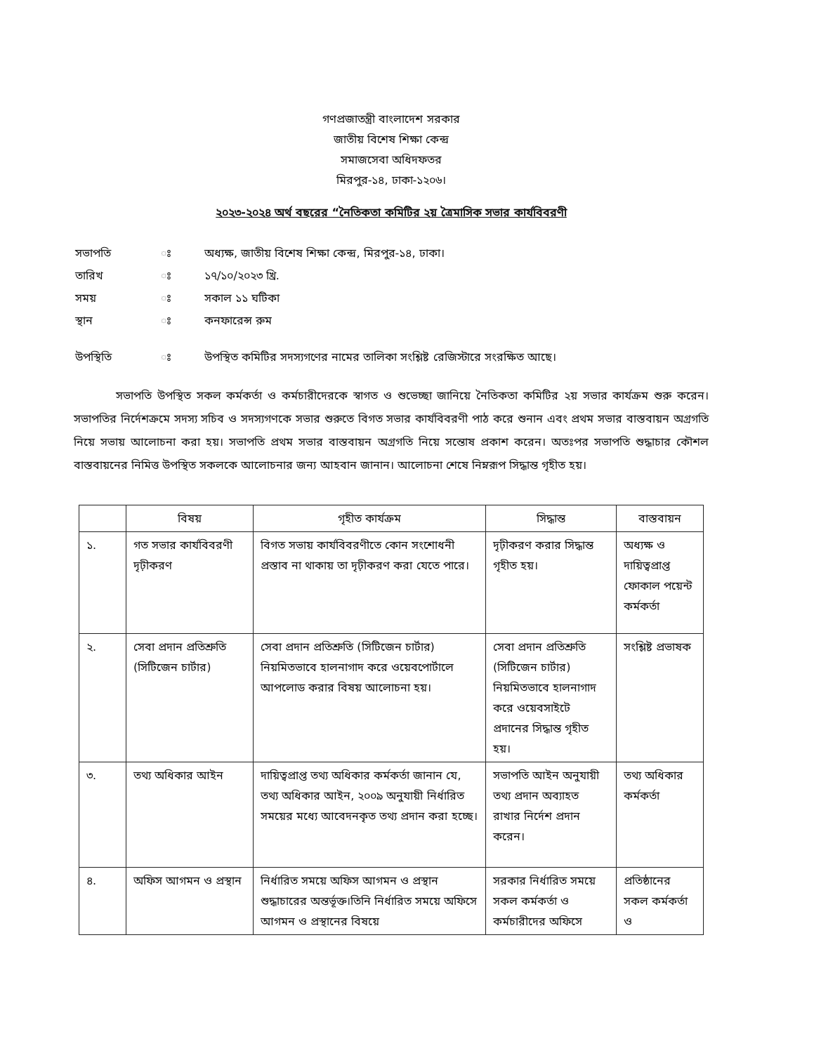গণপ্রজাতন্ত্রী বাংলাদেশ সরকার
জাতীয় বিশেষ শিক্ষা কেন্দ্র
সমাজসেবা অধিদফতর
মিরপুর-১৪, ঢাকা-১২০৬।
২০২৩-২০২৪ অর্থ বছরের “নৈতিকতা কমিটির ২য় ত্রৈমাসিক সভার কার্যবিবরণী
| সভাপতি | ঃ | অধ্যক্ষ, জাতীয় বিশেষ শিক্ষা কেন্দ্র, মিরপুর-১৪, ঢাকা। |
| তারিখ | ঃ | ১৭/১০/২০২৩ খ্রি. |
| সময় | ঃ | সকাল ১১ ঘটিকা |
| স্থান | ঃ | কনফারেন্স রুম |
| উপস্থিতি | ঃ | উপস্থিত কমিটির সদস্যগণের নামের তালিকা সংশ্লিষ্ট রেজিস্টারে সংরক্ষিত আছে। |
সভাপতি উপস্থিত সকল কর্মকর্তা ও কর্মচারীদেরকে স্বাগত ও শুভেচ্ছা জানিয়ে নৈতিকতা কমিটির ২য় সভার কার্যক্রম শুরু করেন। সভাপতির নির্দেশক্রমে সদস্য সচিব ও সদস্যগণকে সভার শুরুতে বিগত সভার কার্যবিবরণী পাঠ করে শুনান এবং প্রথম সভার বাস্তবায়ন অগ্রগতি নিয়ে সভায় আলোচনা করা হয়। সভাপতি প্রথম সভার বাস্তবায়ন অগ্রগতি নিয়ে সন্তোষ প্রকাশ করেন। অতঃপর সভাপতি শুদ্ধাচার কৌশল বাস্তবায়নের নিমিত্ত উপস্থিত সকলকে আলোচনার জন্য আহবান জানান। আলোচনা শেষে নিম্নরূপ সিদ্ধান্ত গৃহীত হয়।
| | বিষয় | গৃহীত কার্যক্রম | সিদ্ধান্ত | বাস্তবায়ন |
| --- | --- | --- | --- | --- |
| ১. | গত সভার কার্যবিবরণী দৃঢ়ীকরণ | বিগত সভায় কার্যবিবরণীতে কোন সংশোধনী প্রস্তাব না থাকায় তা দৃঢ়ীকরণ করা যেতে পারে। | দৃঢ়ীকরণ করার সিদ্ধান্ত গৃহীত হয়। | অধ্যক্ষ ও দায়িত্বপ্রাপ্ত ফোকাল পয়েন্ট কর্মকর্তা |
| ২. | সেবা প্রদান প্রতিশ্রুতি (সিটিজেন চার্টার) | সেবা প্রদান প্রতিশ্রুতি (সিটিজেন চার্টার) নিয়মিতভাবে হালনাগাদ করে ওয়েবপোর্টালে আপলোড করার বিষয় আলোচনা হয়। | সেবা প্রদান প্রতিশ্রুতি (সিটিজেন চার্টার) নিয়মিতভাবে হালনাগাদ করে ওয়েবসাইটে প্রদানের সিদ্ধান্ত গৃহীত হয়। | সংশ্লিষ্ট প্রভাষক |
| ৩. | তথ্য অধিকার আইন | দায়িত্বপ্রাপ্ত তথ্য অধিকার কর্মকর্তা জানান যে, তথ্য অধিকার আইন, ২০০৯ অনুযায়ী নির্ধারিত সময়ের মধ্যে আবেদনকৃত তথ্য প্রদান করা হচ্ছে। | সভাপতি আইন অনুযায়ী তথ্য প্রদান অব্যাহত রাখার নির্দেশ প্রদান করেন। | তথ্য অধিকার কর্মকর্তা |
| ৪. | অফিস আগমন ও প্রস্থান | নির্ধারিত সময়ে অফিস আগমন ও প্রস্থান শুদ্ধাচারের অন্তর্ভূক্ত।তিনি নির্ধারিত সময়ে অফিসে আগমন ও প্রস্থানের বিষয়ে | সরকার নির্ধারিত সময়ে সকল কর্মকর্তা ও কর্মচারীদের অফিসে | প্রতিষ্ঠানের সকল কর্মকর্তা ও |